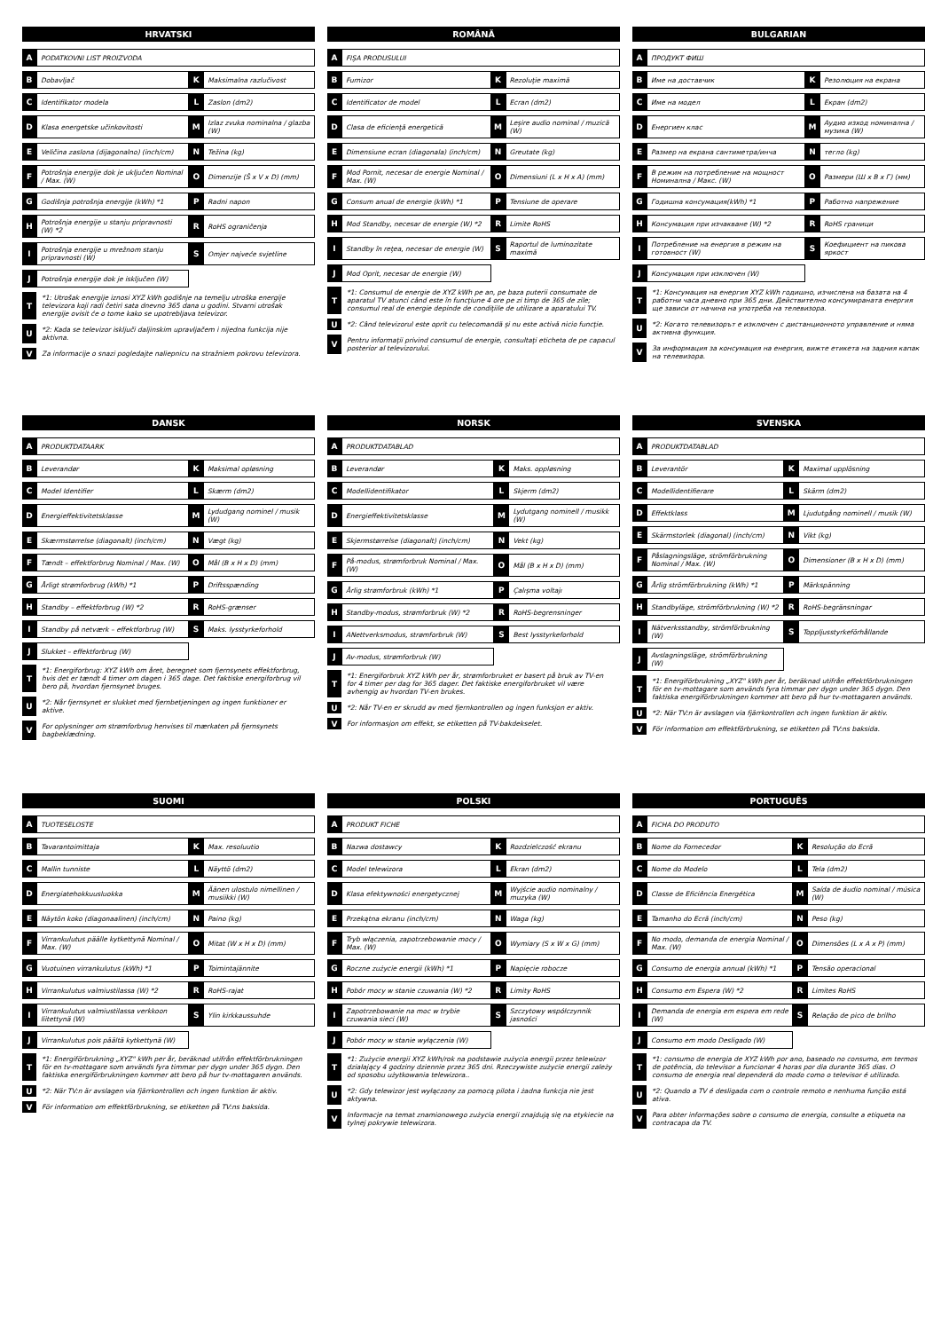HRVATSKI
| A | PODATKOVNI LIST PROIZVODA | | |
| B | Dobavljač | K | Maksimalna razlučivost |
| C | Identifikator modela | L | Zaslon (dm2) |
| D | Klasa energetske učinkovitosti | M | Izlaz zvuka nominalna / glazba (W) |
| E | Veličina zaslona (dijagonalno) (inch/cm) | N | Težina (kg) |
| F | Potrošnja energije dok je uključen Nominal / Max. (W) | O | Dimenzije (Š x V x D) (mm) |
| G | Godišnja potrošnja energije (kWh) *1 | P | Radni napon |
| H | Potrošnja energije u stanju pripravnosti (W) *2 | R | RoHS ograničenja |
| I | Potrošnja energije u mrežnom stanju pripravnosti (W) | S | Omjer najveće svjetline |
| J | Potrošnja energije dok je isključen (W) | | |
| T | *1: Utrošak energije iznosi XYZ kWh godišnje na temelju utroška energije televizora koji radi četiri sata dnevno 365 dana u godini. Stvarni utrošak energije ovisit će o tome kako se upotrebljava televizor. | | |
| U | *2: Kada se televizor isključi daljinskim upravljačem i nijedna funkcija nije aktivna. | | |
| V | Za informacije o snazi pogledajte naliepnicu na stražniem pokrovu televizora. | | |
ROMÂNĂ
| A | FIŞA PRODUSULUI | | |
| B | Furnizor | K | Rezoluţie maximă |
| C | Identificator de model | L | Ecran (dm2) |
| D | Clasa de eficienţă energetică | M | Leşire audio nominal / muzică (W) |
| E | Dimensiune ecran (diagonala) (inch/cm) | N | Greutate (kg) |
| F | Mod Pornit, necesar de energie Nominal / Max. (W) | O | Dimensiuni (L x H x A) (mm) |
| G | Consum anual de energie (kWh) *1 | P | Tensiune de operare |
| H | Mod Standby, necesar de energie (W) *2 | R | Limite RoHS |
| I | Standby în reţea, necesar de energie (W) | S | Raportul de luminozitate maximă |
| J | Mod Oprit, necesar de energie (W) | | |
| T | *1: Consumul de energie de XYZ kWh pe an, pe baza puterii consumate de aparatul TV atunci când este în funcţiune 4 ore pe zi timp de 365 de zile; consumul real de energie depinde de condiţiile de utilizare a aparatului TV. | | |
| U | *2: Când televizorul este oprit cu telecomandă şi nu este activă nicio funcţie. | | |
| V | Pentru informaţii privind consumul de energie, consultaţi eticheta de pe capacul posterior al televizorului. | | |
BULGARIAN
| A | ПРОДУКТ ФИШ | | |
| B | Име на доставчик | K | Резолюция на екрана |
| C | Име на модел | L | Екран (dm2) |
| D | Енергиен клас | M | Аудио изход номинална / музика (W) |
| E | Размер на екрана сантиметра/инча | N | тегло (kg) |
| F | В режим на потребление на мощност Номинална / Макс. (W) | O | Размери (Ш x В x Г) (мм) |
| G | Годишна консумация(kWh) *1 | P | Работно напрежение |
| H | Консумация при изчакване (W) *2 | R | RoHS граници |
| I | Потребление на енергия в режим на готовност (W) | S | Коефициент на пикова яркост |
| J | Консумация при изключен (W) | | |
| T | *1: Консумация на енергия XYZ kWh годишно, изчислена на базата на 4 работни часа дневно при 365 дни. Действително консумираната енергия ще зависи от начина на употреба на телевизора. | | |
| U | *2: Когато телевизорът е изключен с дистанционното управление и няма активна функция. | | |
| V | За информация за консумация на енергия, вижте етикета на задния капак на телевизора. | | |
DANSK
| A | PRODUKTDATAARK | | |
| B | Leverandør | K | Maksimal opløsning |
| C | Model Identifier | L | Skærm (dm2) |
| D | Energieffektivitetsklasse | M | Lydudgang nominel / musik (W) |
| E | Skærmstørrelse (diagonalt) (inch/cm) | N | Vægt (kg) |
| F | Tændt – effektforbrug Nominal / Max. (W) | O | Mål (B x H x D) (mm) |
| G | Årligt strømforbrug (kWh) *1 | P | Driftsspænding |
| H | Standby – effektforbrug (W) *2 | R | RoHS-grænser |
| I | Standby på netværk – effektforbrug (W) | S | Maks. lysstyrkeforhold |
| J | Slukket – effektforbrug (W) | | |
| T | *1: Energiforbrug: XYZ kWh om året, beregnet som fjernsynets effektforbrug, hvis det er tændt 4 timer om dagen i 365 dage. Det faktiske energiforbrug vil bero på, hvordan fjernsynet bruges. | | |
| U | *2: Når fjernsynet er slukket med fjernbetjeningen og ingen funktioner er aktive. | | |
| V | For oplysninger om strømforbrug henvises til mærkaten på fjernsynets bagbeklædning. | | |
NORSK
| A | PRODUKTDATABLAD | | |
| B | Leverandør | K | Maks. oppløsning |
| C | Modellidentifikator | L | Skjerm (dm2) |
| D | Energieffektivitetsklasse | M | Lydutgang nominell / musikk (W) |
| E | Skjermstørrelse (diagonalt) (inch/cm) | N | Vekt (kg) |
| F | På-modus, strømforbruk Nominal / Max. (W) | O | Mål (B x H x D) (mm) |
| G | Årlig strømforbruk (kWh) *1 | P | Çalışma voltajı |
| H | Standby-modus, strømforbruk (W) *2 | R | RoHS-begrensninger |
| I | ANettverksmodus, strømforbruk (W) | S | Best lysstyrkeforhold |
| J | Av-modus, strømforbruk (W) | | |
| T | *1: Energiforbruk XYZ kWh per år, strømforbruket er basert på bruk av TV-en for 4 timer per dag for 365 dager. Det faktiske energiforbruket vil være avhengig av hvordan TV-en brukes. | | |
| U | *2: Når TV-en er skrudd av med fjernkontrollen og ingen funksjon er aktiv. | | |
| V | For informasjon om effekt, se etiketten på TV-bakdekselet. | | |
SVENSKA
| A | PRODUKTDATABLAD | | |
| B | Leverantör | K | Maximal upplösning |
| C | Modellidentifierare | L | Skärm (dm2) |
| D | Effektklass | M | Ljudutgång nominell / musik (W) |
| E | Skärmstorlek (diagonal) (inch/cm) | N | Vikt (kg) |
| F | Påslagningsläge, strömförbrukning Nominal / Max. (W) | O | Dimensioner (B x H x D) (mm) |
| G | Årlig strömförbrukning (kWh) *1 | P | Märkspänning |
| H | Standbyläge, strömförbrukning (W) *2 | R | RoHS-begränsningar |
| I | Nätverksstandby, strömförbrukning (W) | S | Toppljusstyrkeförhållande |
| J | Avslagningsläge, strömförbrukning (W) | | |
| T | *1: Energiförbrukning „XYZ" kWh per år, beräknad utifrån effektförbrukningen för en tv-mottagare som används fyra timmar per dygn under 365 dygn. Den faktiska energiförbrukningen kommer att bero på hur tv-mottagaren används. | | |
| U | *2: När TV:n är avslagen via fjärrkontrollen och ingen funktion är aktiv. | | |
| V | För information om effektförbrukning, se etiketten på TV:ns baksida. | | |
SUOMI
| A | TUOTESELOSTE | | |
| B | Tavarantoimittaja | K | Max. resoluutio |
| C | Mallin tunniste | L | Näyttö (dm2) |
| D | Energiatehokkuusluokka | M | Äänen ulostulo nimellinen / musiikki (W) |
| E | Näytön koko (diagonaalinen) (inch/cm) | N | Paino (kg) |
| F | Virrankulutus päälle kytkettynä Nominal / Max. (W) | O | Mitat (W x H x D) (mm) |
| G | Vuotuinen virrankulutus (kWh) *1 | P | Toimintajännite |
| H | Virrankulutus valmiustilassa (W) *2 | R | RoHS-rajat |
| I | Virrankulutus valmiustilassa verkkoon liitettynä (W) | S | Ylin kirkkaussuhde |
| J | Virrankulutus pois päältä kytkettynä (W) | | |
| T | *1: Energiförbrukning „XYZ" kWh per år, beräknad utifrån effektförbrukningen för en tv-mottagare som används fyra timmar per dygn under 365 dygn. Den faktiska energiförbrukningen kommer att bero på hur tv-mottagaren används. | | |
| U | *2: När TV:n är avslagen via fjärrkontrollen och ingen funktion är aktiv. | | |
| V | För information om effektförbrukning, se etiketten på TV:ns baksida. | | |
POLSKI
| A | PRODUKT FICHE | | |
| B | Nazwa dostawcy | K | Rozdzielczość ekranu |
| C | Model telewizora | L | Ekran (dm2) |
| D | Klasa efektywności energetycznej | M | Wyjście audio nominalny / muzyka (W) |
| E | Przekątna ekranu (inch/cm) | N | Waga (kg) |
| F | Tryb włączenia, zapotrzebowanie mocy / Max. (W) | O | Wymiary (S x W x G) (mm) |
| G | Roczne zużycie energii (kWh) *1 | P | Napięcie robocze |
| H | Pobór mocy w stanie czuwania (W) *2 | R | Limity RoHS |
| I | Zapotrzebowanie na moc w trybie czuwania sieci (W) | S | Szczytowy współczynnik jasności |
| J | Pobór mocy w stanie wyłączenia (W) | | |
| T | *1: Zużycie energii XYZ kWh/rok na podstawie zużycia energii przez telewizor działający 4 godziny dziennie przez 365 dni. Rzeczywiste zużycie energii zależy od sposobu użytkowania telewizora.. | | |
| U | *2: Gdy telewizor jest wyłączony za pomocą pilota i żadna funkcja nie jest aktywna. | | |
| V | Informacje na temat znamionowego zużycia energii znajdują się na etykiecie na tylnej pokrywie telewizora. | | |
PORTUGUÊS
| A | FICHA DO PRODUTO | | |
| B | Nome do Fornecedor | K | Resolução do Ecrã |
| C | Nome do Modelo | L | Tela (dm2) |
| D | Classe de Eficiência Energética | M | Saída de áudio nominal / música (W) |
| E | Tamanho do Ecrã (inch/cm) | N | Peso (kg) |
| F | No modo, demanda de energia Nominal / Max. (W) | O | Dimensões (L x A x P) (mm) |
| G | Consumo de energia annual (kWh) *1 | P | Tensão operacional |
| H | Consumo em Espera (W) *2 | R | Limites RoHS |
| I | Demanda de energia em espera em rede (W) | S | Relação de pico de brilho |
| J | Consumo em modo Desligado (W) | | |
| T | *1: consumo de energia de XYZ kWh por ano, baseado no consumo, em termos de potência, do televisor a funcionar 4 horas por dia durante 365 dias. O consumo de energia real dependerá do modo como o televisor é utilizado. | | |
| U | *2: Quando a TV é desligada com o controle remoto e nenhuma função está ativa. | | |
| V | Para obter informações sobre o consumo de energia, consulte a etiqueta na contracapa da TV. | | |